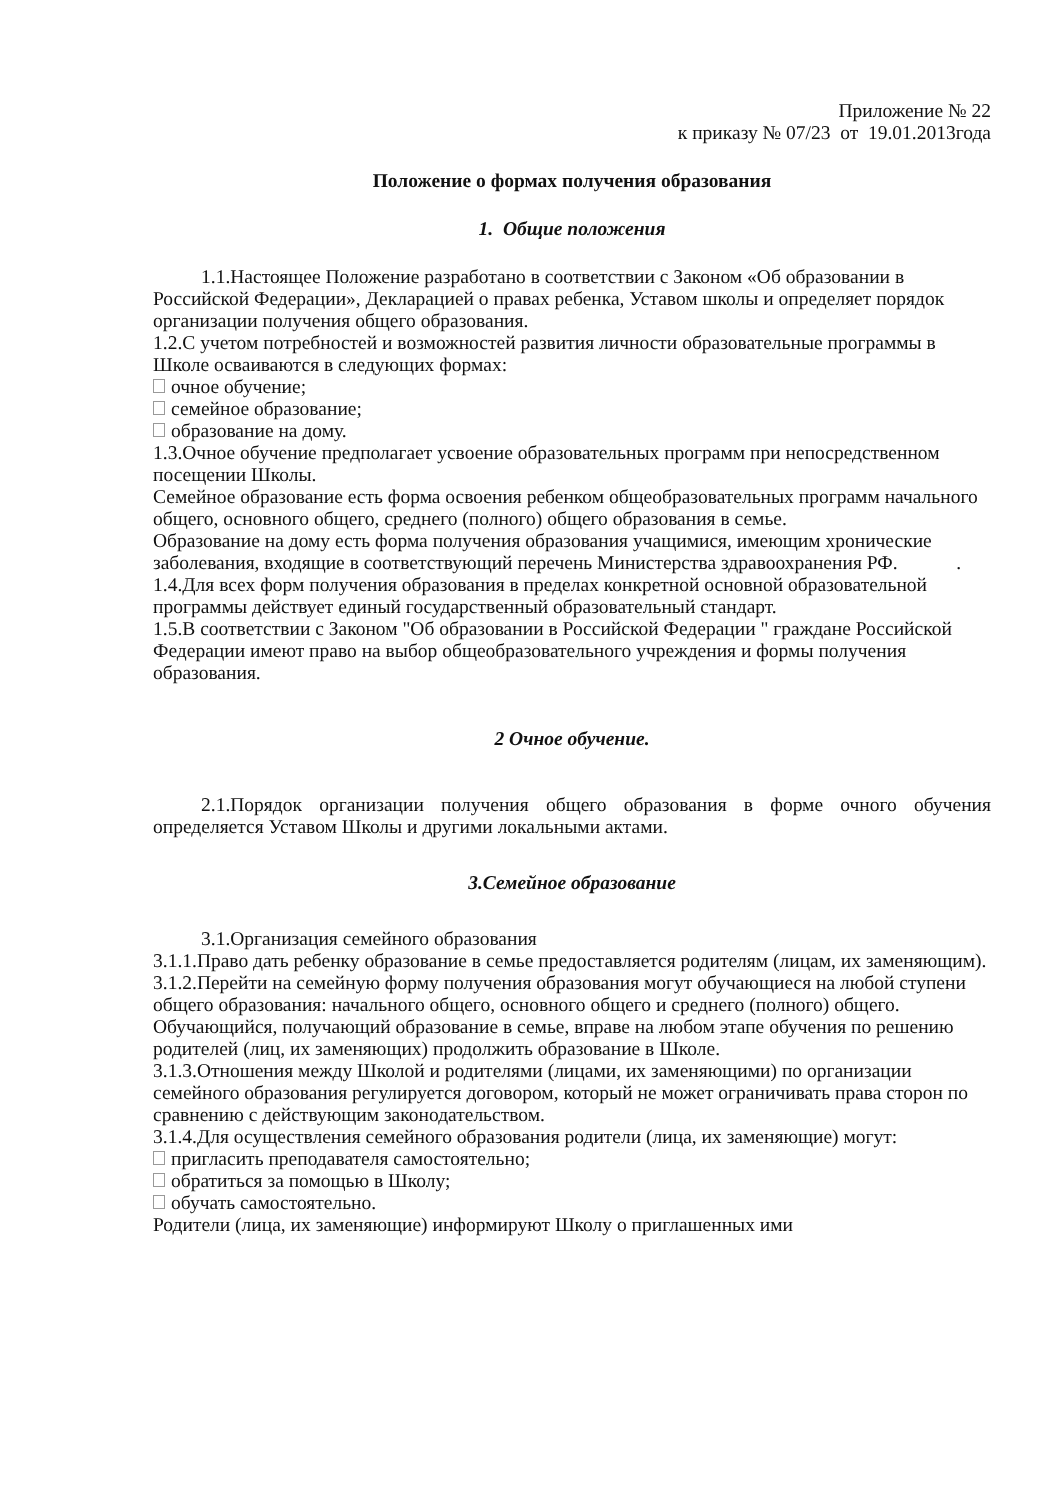Приложение № 22
к приказу № 07/23 от 19.01.2013года
Положение о формах получения образования
1. Общие положения
1.1.Настоящее Положение разработано в соответствии с Законом «Об образовании в Российской Федерации», Декларацией о правах ребенка, Уставом школы и определяет порядок организации получения общего образования.
1.2.С учетом потребностей и возможностей развития личности образовательные программы в Школе осваиваются в следующих формах:
очное обучение;
семейное образование;
образование на дому.
1.3.Очное обучение предполагает усвоение образовательных программ при непосредственном посещении Школы.
Семейное образование есть форма освоения ребенком общеобразовательных программ начального общего, основного общего, среднего (полного) общего образования в семье.
Образование на дому есть форма получения образования учащимися, имеющим хронические заболевания, входящие в соответствующий перечень Министерства здравоохранения РФ. .
1.4.Для всех форм получения образования в пределах конкретной основной образовательной программы действует единый государственный образовательный стандарт.
1.5.В соответствии с Законом "Об образовании в Российской Федерации " граждане Российской Федерации имеют право на выбор общеобразовательного учреждения и формы получения образования.
2 Очное обучение.
2.1.Порядок организации получения общего образования в форме очного обучения определяется Уставом Школы и другими локальными актами.
3.Семейное образование
3.1.Организация семейного образования
3.1.1.Право дать ребенку образование в семье предоставляется родителям (лицам, их заменяющим).
3.1.2.Перейти на семейную форму получения образования могут обучающиеся на любой ступени общего образования: начального общего, основного общего и среднего (полного) общего.
Обучающийся, получающий образование в семье, вправе на любом этапе обучения по решению родителей (лиц, их заменяющих) продолжить образование в Школе.
3.1.3.Отношения между Школой и родителями (лицами, их заменяющими) по организации семейного образования регулируется договором, который не может ограничивать права сторон по сравнению с действующим законодательством.
3.1.4.Для осуществления семейного образования родители (лица, их заменяющие) могут:
пригласить преподавателя самостоятельно;
обратиться за помощью в Школу;
обучать самостоятельно.
Родители (лица, их заменяющие) информируют Школу о приглашенных ими